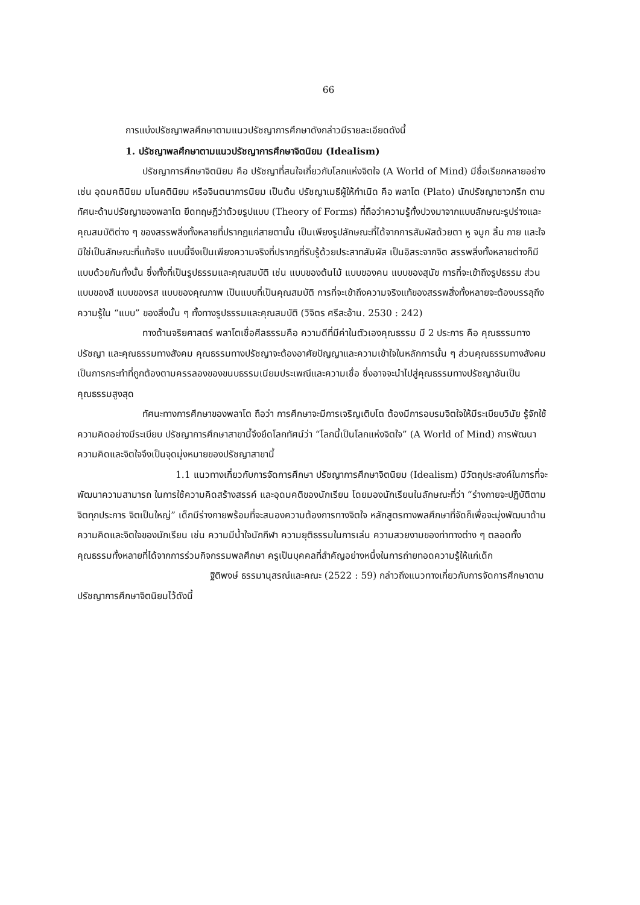66
การแบ่งปรัชญาพลศึกษาตามแนวปรัชญาการศึกษาดังกล่าวมีรายละเอียดดังนี้
1. ปรัชญาพลศึกษาตามแนวปรัชญาการศึกษาจิตนิยม (Idealism)
ปรัชญาการศึกษาจิตนิยม คือ ปรัชญาที่สนใจเกี่ยวกับโลกแห่งจิตใจ (A World of Mind) มีชื่อเรียกหลายอย่าง เช่น อุดมคตินิยม มโนคตินิยม หรือจินตนาการนิยม เป็นต้น ปรัชญาเมธีผู้ให้กำเนิด คือ พลาโต (Plato) นักปรัชญาชาวกรีก ตามทัศนะด้านปรัชญาของพลาโต ยึดทฤษฎีว่าด้วยรูปแบบ (Theory of Forms) ที่ถือว่าความรู้ทั้งปวงมาจากแบบลักษณะรูปร่างและคุณสมบัติต่าง ๆ ของสรรพสิ่งทั้งหลายที่ปรากฏแก่สายตานั้น เป็นเพียงรูปลักษณะที่ได้จากการสัมผัสด้วยตา หู จมูก ลิ้น กาย และใจมิใช่เป็นลักษณะที่แท้จริง แบบนี้จึงเป็นเพียงความจริงที่ปรากฏที่รับรู้ด้วยประสาทสัมผัส เป็นอิสระจากจิต สรรพสิ่งทั้งหลายต่างก็มีแบบด้วยกันทั้งนั้น ซึ่งทั้งที่เป็นรูปธรรมและคุณสมบัติ เช่น แบบของต้นไม้ แบบของคน แบบของสุนัข การที่จะเข้าถึงรูปธรรม ส่วนแบบของสี แบบของรส แบบของคุณภาพ เป็นแบบที่เป็นคุณสมบัติ การที่จะเข้าถึงความจริงแท้ของสรรพสิ่งทั้งหลายจะต้องบรรลุถึงความรู้ใน “แบบ” ของสิ่งนั้น ๆ ทั้งทางรูปธรรมและคุณสมบัติ (วิจิตร ศรีสะอ้าน. 2530 : 242)
ทางด้านจริยศาสตร์ พลาโตเชื่อศีลธรรมคือ ความดีที่มีค่าในตัวเองคุณธรรม มี 2 ประการ คือ คุณธรรมทางปรัชญา และคุณธรรมทางสังคม คุณธรรมทางปรัชญาจะต้องอาศัยปัญญาและความเข้าใจในหลักการนั้น ๆ ส่วนคุณธรรมทางสังคมเป็นการกระทำที่ถูกต้องตามครรลองของขนบธรรมเนียมประเพณีและความเชื่อ ซึ่งอาจจะนำไปสู่คุณธรรมทางปรัชญาอันเป็นคุณธรรมสูงสุด
ทัศนะทางการศึกษาของพลาโต ถือว่า การศึกษาจะมีการเจริญเติบโต ต้องมีการอบรมจิตใจให้มีระเบียบวินัย รู้จักใช้ความคิดอย่างมีระเบียบ ปรัชญาการศึกษาสาขานี้จึงยึดโลกทัศน์ว่า “โลกนี้เป็นโลกแห่งจิตใจ” (A World of Mind) การพัฒนาความคิดและจิตใจจึงเป็นจุดมุ่งหมายของปรัชญาสาขานี้
1.1 แนวทางเกี่ยวกับการจัดการศึกษา ปรัชญาการศึกษาจิตนิยม (Idealism) มีวัตถุประสงค์ในการที่จะพัฒนาความสามารถ ในการใช้ความคิดสร้างสรรค์ และอุดมคติของนักเรียน โดยมองนักเรียนในลักษณะที่ว่า “ร่างกายจะปฏิบัติตามจิตทุกประการ จิตเป็นใหญ่” เด็กมีร่างกายพร้อมที่จะสนองความต้องการทางจิตใจ หลักสูตรทางพลศึกษาที่จัดก็เพื่อจะมุ่งพัฒนาด้านความคิดและจิตใจของนักเรียน เช่น ความมีน้ำใจนักกีฬา ความยุติธรรมในการเล่น ความสวยงามของท่าทางต่าง ๆ ตลอดทั้งคุณธรรมทั้งหลายที่ได้จากการร่วมกิจกรรมพลศึกษา ครูเป็นบุคคลที่สำคัญอย่างหนึ่งในการถ่ายทอดความรู้ให้แก่เด็ก
ฐิติพงษ์ ธรรมานุสรณ์และคณะ (2522 : 59) กล่าวถึงแนวทางเกี่ยวกับการจัดการศึกษาตามปรัชญาการศึกษาจิตนิยมไว้ดังนี้